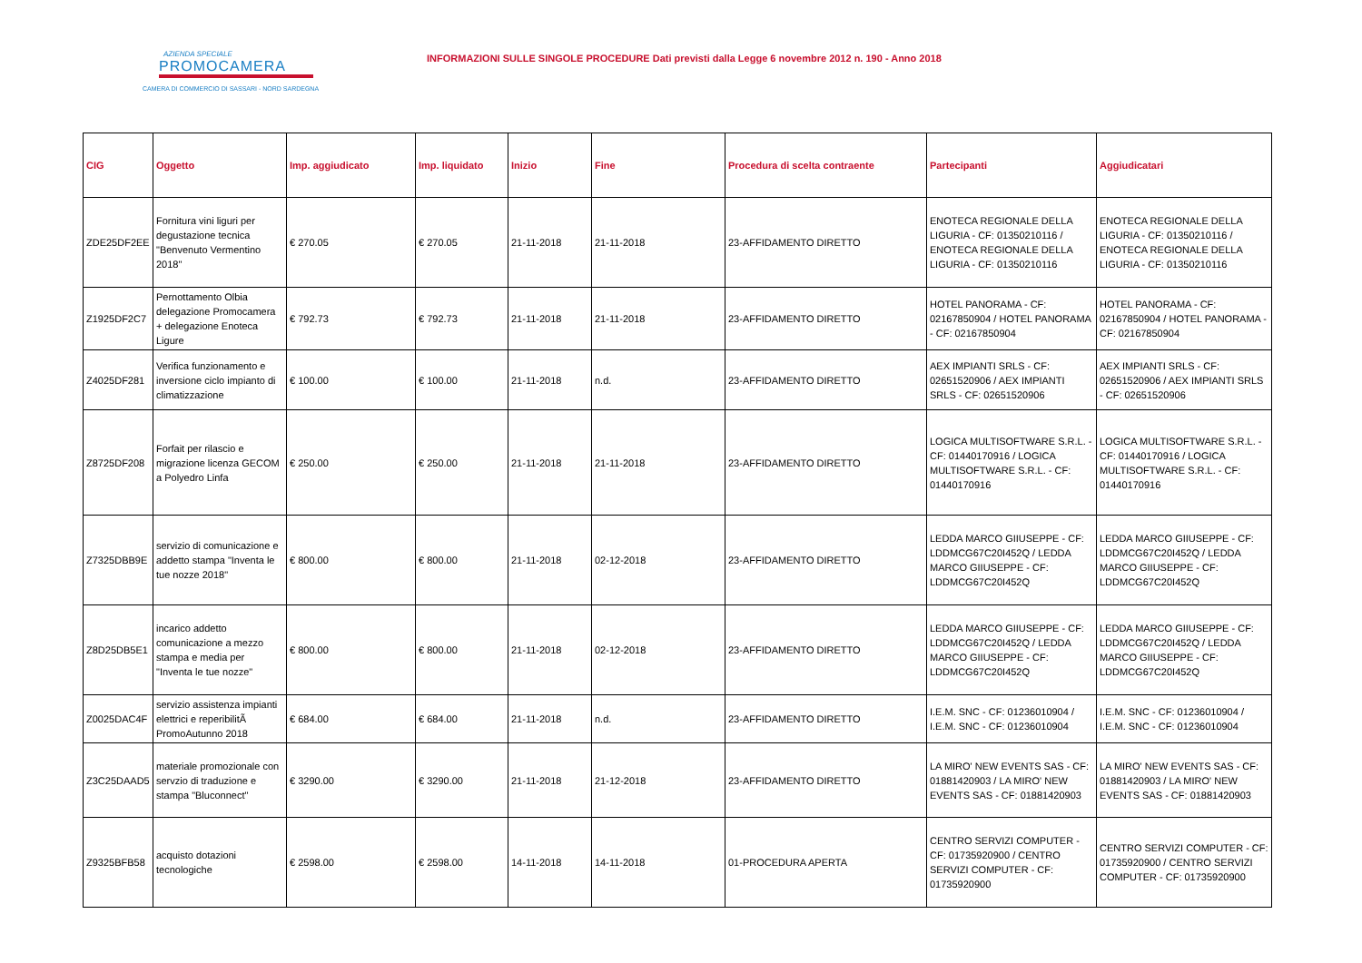AZIENDA SPECIALE
PROMOCAMERA
CAMERA DI COMMERCIO DI SASSARI - NORD SARDEGNA
INFORMAZIONI SULLE SINGOLE PROCEDURE Dati previsti dalla Legge 6 novembre 2012 n. 190 - Anno 2018
| CIG | Oggetto | Imp. aggiudicato | Imp. liquidato | Inizio | Fine | Procedura di scelta contraente | Partecipanti | Aggiudicatari |
| --- | --- | --- | --- | --- | --- | --- | --- | --- |
| ZDE25DF2EE | Fornitura vini liguri per degustazione tecnica "Benvenuto Vermentino 2018" | € 270.05 | € 270.05 | 21-11-2018 | 21-11-2018 | 23-AFFIDAMENTO DIRETTO | ENOTECA REGIONALE DELLA LIGURIA - CF: 01350210116 / ENOTECA REGIONALE DELLA LIGURIA - CF: 01350210116 | ENOTECA REGIONALE DELLA LIGURIA - CF: 01350210116 / ENOTECA REGIONALE DELLA LIGURIA - CF: 01350210116 |
| Z1925DF2C7 | Pernottamento Olbia delegazione Promocamera + delegazione Enoteca Ligure | € 792.73 | € 792.73 | 21-11-2018 | 21-11-2018 | 23-AFFIDAMENTO DIRETTO | HOTEL PANORAMA - CF: 02167850904 / HOTEL PANORAMA - CF: 02167850904 | HOTEL PANORAMA - CF: 02167850904 / HOTEL PANORAMA - CF: 02167850904 |
| Z4025DF281 | Verifica funzionamento e inversione ciclo impianto di climatizzazione | € 100.00 | € 100.00 | 21-11-2018 | n.d. | 23-AFFIDAMENTO DIRETTO | AEX IMPIANTI SRLS - CF: 02651520906 / AEX IMPIANTI SRLS - CF: 02651520906 | AEX IMPIANTI SRLS - CF: 02651520906 / AEX IMPIANTI SRLS - CF: 02651520906 |
| Z8725DF208 | Forfait per rilascio e migrazione licenza GECOM a Polyedro Linfa | € 250.00 | € 250.00 | 21-11-2018 | 21-11-2018 | 23-AFFIDAMENTO DIRETTO | LOGICA MULTISOFTWARE S.R.L. - CF: 01440170916 / LOGICA MULTISOFTWARE S.R.L. - CF: 01440170916 | LOGICA MULTISOFTWARE S.R.L. - CF: 01440170916 / LOGICA MULTISOFTWARE S.R.L. - CF: 01440170916 |
| Z7325DBB9E | servizio di comunicazione e addetto stampa "Inventa le tue nozze 2018" | € 800.00 | € 800.00 | 21-11-2018 | 02-12-2018 | 23-AFFIDAMENTO DIRETTO | LEDDA MARCO GIIUSEPPE - CF: LDDMCG67C20I452Q / LEDDA MARCO GIIUSEPPE - CF: LDDMCG67C20I452Q | LEDDA MARCO GIIUSEPPE - CF: LDDMCG67C20I452Q / LEDDA MARCO GIIUSEPPE - CF: LDDMCG67C20I452Q |
| Z8D25DB5E1 | incarico addetto comunicazione a mezzo stampa e media per "Inventa le tue nozze" | € 800.00 | € 800.00 | 21-11-2018 | 02-12-2018 | 23-AFFIDAMENTO DIRETTO | LEDDA MARCO GIIUSEPPE - CF: LDDMCG67C20I452Q / LEDDA MARCO GIIUSEPPE - CF: LDDMCG67C20I452Q | LEDDA MARCO GIIUSEPPE - CF: LDDMCG67C20I452Q / LEDDA MARCO GIIUSEPPE - CF: LDDMCG67C20I452Q |
| Z0025DAC4F | servizio assistenza impianti elettrici e reperibilitÃ PromoAutunno 2018 | € 684.00 | € 684.00 | 21-11-2018 | n.d. | 23-AFFIDAMENTO DIRETTO | I.E.M. SNC - CF: 01236010904 / I.E.M. SNC - CF: 01236010904 | I.E.M. SNC - CF: 01236010904 / I.E.M. SNC - CF: 01236010904 |
| Z3C25DAAD5 | materiale promozionale con servzio di traduzione e stampa "Bluconnect" | € 3290.00 | € 3290.00 | 21-11-2018 | 21-12-2018 | 23-AFFIDAMENTO DIRETTO | LA MIRO' NEW EVENTS SAS - CF: 01881420903 / LA MIRO' NEW EVENTS SAS - CF: 01881420903 | LA MIRO' NEW EVENTS SAS - CF: 01881420903 / LA MIRO' NEW EVENTS SAS - CF: 01881420903 |
| Z9325BFB58 | acquisto dotazioni tecnologiche | € 2598.00 | € 2598.00 | 14-11-2018 | 14-11-2018 | 01-PROCEDURA APERTA | CENTRO SERVIZI COMPUTER - CF: 01735920900 / CENTRO SERVIZI COMPUTER - CF: 01735920900 | CENTRO SERVIZI COMPUTER - CF: 01735920900 / CENTRO SERVIZI COMPUTER - CF: 01735920900 |